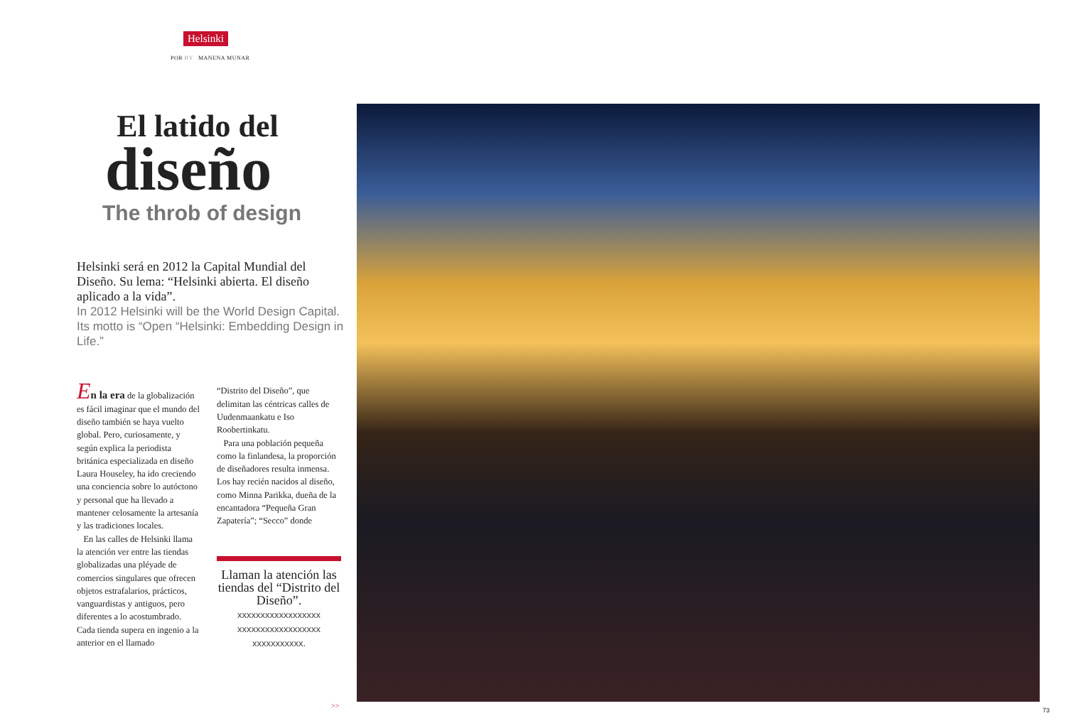Helsinki
POR BY MANENA MUNAR
El latido del
diseño
The throb of design
Helsinki será en 2012 la Capital Mundial del Diseño. Su lema: “Helsinki abierta. El diseño aplicado a la vida”.
In 2012 Helsinki will be the World Design Capital. Its motto is “Open “Helsinki: Embedding Design in Life.”
En la era de la globalización es fácil imaginar que el mundo del diseño también se haya vuelto global. Pero, curiosamente, y según explica la periodista británica especializada en diseño Laura Houseley, ha ido creciendo una conciencia sobre lo autóctono y personal que ha llevado a mantener celosamente la artesanía y las tradiciones locales.
En las calles de Helsinki llama la atención ver entre las tiendas globalizadas una pléyade de comercios singulares que ofrecen objetos estrafalarios, prácticos, vanguardistas y antiguos, pero diferentes a lo acostumbrado. Cada tienda supera en ingenio a la anterior en el llamado
“Distrito del Diseño”, que delimitan las céntricas calles de Uudenmaankatu e Iso Roobertinkatu.
Para una población pequeña como la finlandesa, la proporción de diseñadores resulta inmensa. Los hay recién nacidos al diseño, como Minna Parikka, dueña de la encantadora “Pequeña Gran Zapatería”; “Secco” donde
Llaman la atención las tiendas del “Distrito del Diseño”.
xxxxxxxxxxxxxxxxxx xxxxxxxxxxxxxxxxxx xxxxxxxxxxx.
>>
73